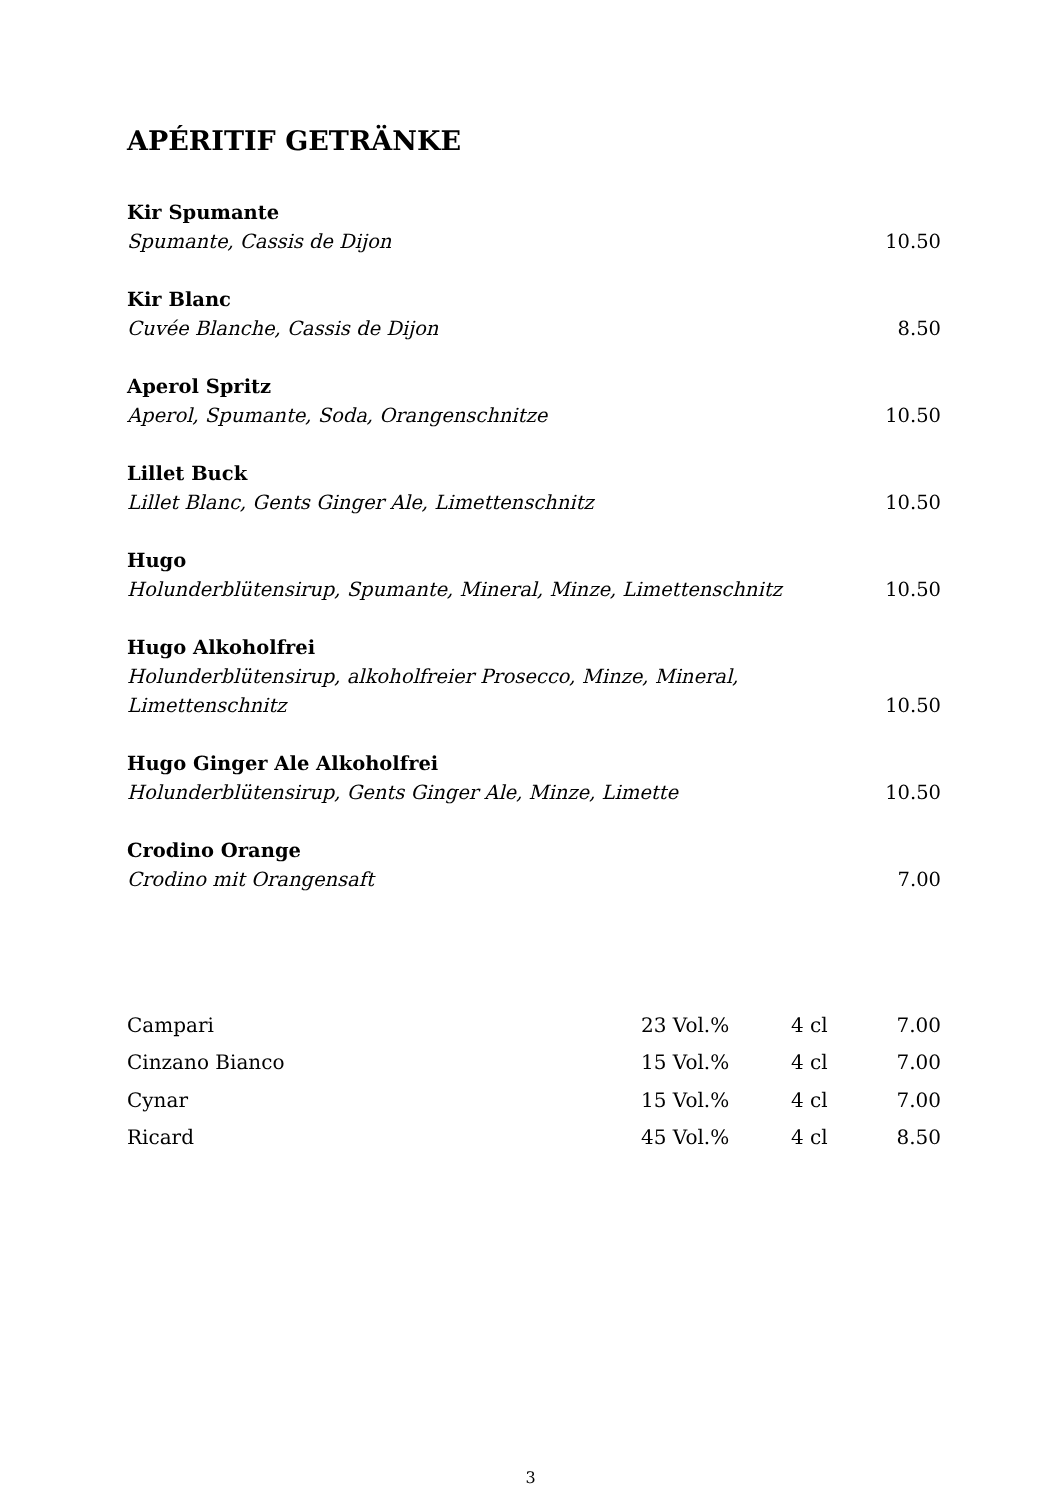APÉRITIF GETRÄNKE
Kir Spumante
Spumante, Cassis de Dijon 10.50
Kir Blanc
Cuvée Blanche, Cassis de Dijon 8.50
Aperol Spritz
Aperol, Spumante, Soda, Orangenschnitze 10.50
Lillet Buck
Lillet Blanc, Gents Ginger Ale, Limettenschnitz 10.50
Hugo
Holunderblütensirup, Spumante, Mineral, Minze, Limettenschnitz 10.50
Hugo Alkoholfrei
Holunderblütensirup, alkoholfreier Prosecco, Minze, Mineral, Limettenschnitz 10.50
Hugo Ginger Ale Alkoholfrei
Holunderblütensirup, Gents Ginger Ale, Minze, Limette 10.50
Crodino Orange
Crodino mit Orangensaft 7.00
| Campari | 23 Vol.% | 4 cl | 7.00 |
| Cinzano Bianco | 15 Vol.% | 4 cl | 7.00 |
| Cynar | 15 Vol.% | 4 cl | 7.00 |
| Ricard | 45 Vol.% | 4 cl | 8.50 |
3